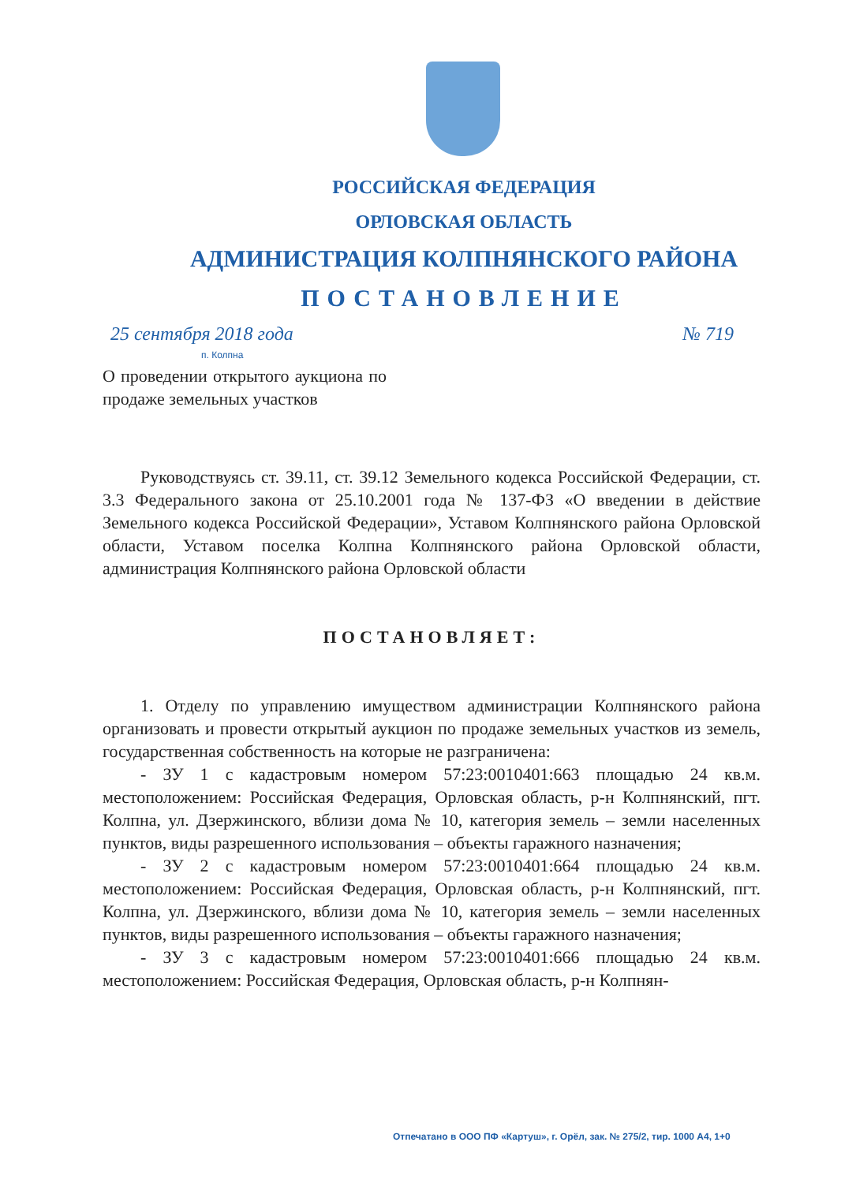РОССИЙСКАЯ ФЕДЕРАЦИЯ
ОРЛОВСКАЯ ОБЛАСТЬ
АДМИНИСТРАЦИЯ КОЛПНЯНСКОГО РАЙОНА
ПОСТАНОВЛЕНИЕ
25 сентября 2018 года № 719
п. Колпна
О проведении открытого аукциона по продаже земельных участков
Руководствуясь ст. 39.11, ст. 39.12 Земельного кодекса Российской Федерации, ст. 3.3 Федерального закона от 25.10.2001 года № 137-ФЗ «О введении в действие Земельного кодекса Российской Федерации», Уставом Колпнянского района Орловской области, Уставом поселка Колпна Колпнянского района Орловской области, администрация Колпнянского района Орловской области
ПОСТАНОВЛЯЕТ:
1. Отделу по управлению имуществом администрации Колпнянского района организовать и провести открытый аукцион по продаже земельных участков из земель, государственная собственность на которые не разграничена:
- ЗУ 1 с кадастровым номером 57:23:0010401:663 площадью 24 кв.м. местоположением: Российская Федерация, Орловская область, р-н Колпнянский, пгт. Колпна, ул. Дзержинского, вблизи дома № 10, категория земель – земли населенных пунктов, виды разрешенного использования – объекты гаражного назначения;
- ЗУ 2 с кадастровым номером 57:23:0010401:664 площадью 24 кв.м. местоположением: Российская Федерация, Орловская область, р-н Колпнянский, пгт. Колпна, ул. Дзержинского, вблизи дома № 10, категория земель – земли населенных пунктов, виды разрешенного использования – объекты гаражного назначения;
- ЗУ 3 с кадастровым номером 57:23:0010401:666 площадью 24 кв.м. местоположением: Российская Федерация, Орловская область, р-н Колпнян-
Отпечатано в ООО ПФ «Картуш», г. Орёл, зак. № 275/2, тир. 1000 А4, 1+0